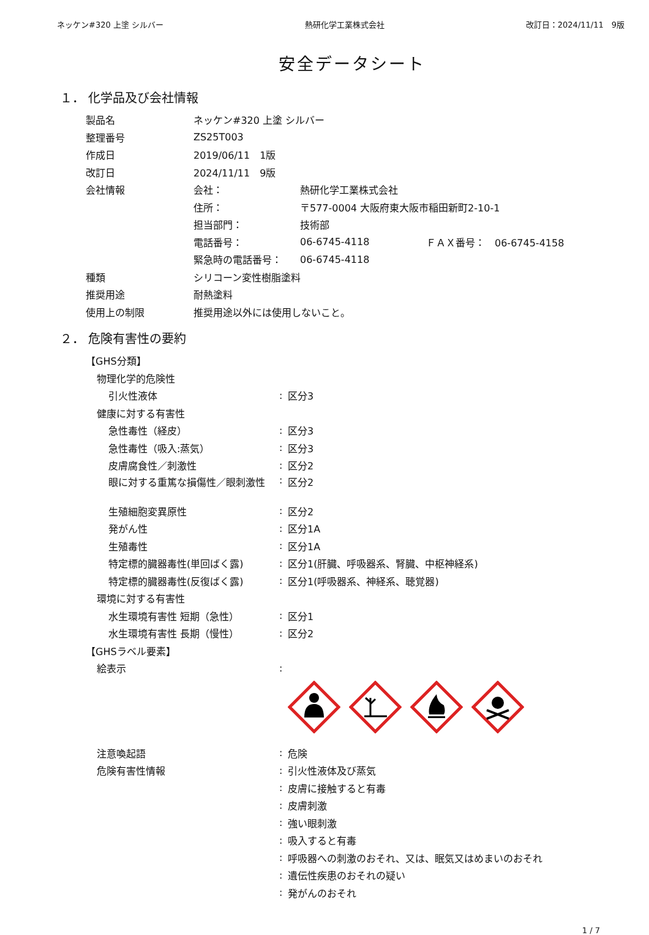ネッケン#320 上塗 シルバー 熱研化学工業株式会社 改訂日：2024/11/11　9版
安全データシート
１． 化学品及び会社情報
製品名 ネッケン#320 上塗 シルバー
整理番号 ZS25T003
作成日 2019/06/11　1版
改訂日 2024/11/11　9版
会社情報 会社： 熱研化学工業株式会社
住所： 〒577-0004 大阪府東大阪市稲田新町2-10-1
担当部門： 技術部
電話番号： 06-6745-4118 ＦＡＸ番号：　06-6745-4158
緊急時の電話番号： 06-6745-4118
種類 シリコーン変性樹脂塗料
推奨用途 耐熱塗料
使用上の制限 推奨用途以外には使用しないこと。
２． 危険有害性の要約
【GHS分類】
物理化学的危険性
引火性液体: 区分3
健康に対する有害性
急性毒性（経皮）: 区分3
急性毒性（吸入:蒸気）: 区分3
皮膚腐食性／刺激性: 区分2
眼に対する重篤な損傷性／眼刺激性: 区分2
生殖細胞変異原性: 区分2
発がん性: 区分1A
生殖毒性: 区分1A
特定標的臓器毒性(単回ばく露): 区分1(肝臓、呼吸器系、腎臓、中枢神経系)
特定標的臓器毒性(反復ばく露): 区分1(呼吸器系、神経系、聴覚器)
環境に対する有害性
水生環境有害性 短期（急性）: 区分1
水生環境有害性 長期（慢性）: 区分2
【GHSラベル要素】
絵表示:
注意喚起語: 危険
危険有害性情報: 引火性液体及び蒸気
: 皮膚に接触すると有毒
: 皮膚刺激
: 強い眼刺激
: 吸入すると有毒
: 呼吸器への刺激のおそれ、又は、眠気又はめまいのおそれ
: 遺伝性疾患のおそれの疑い
: 発がんのおそれ
1 / 7